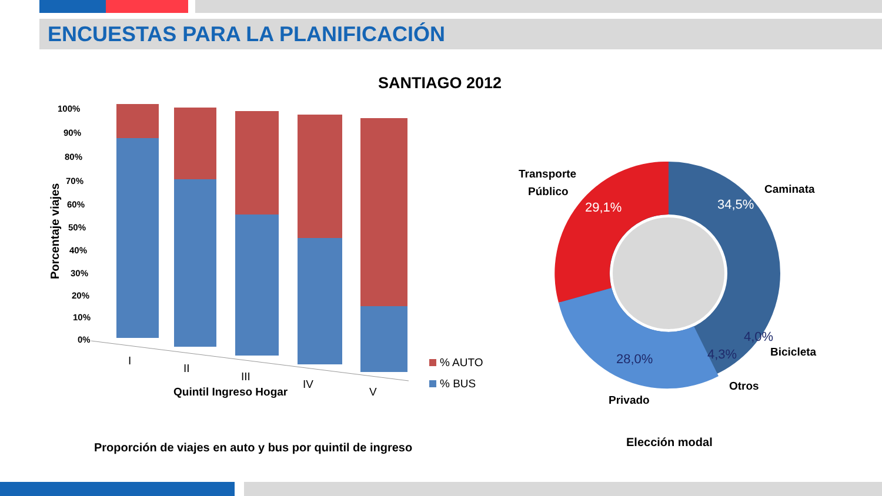ENCUESTAS PARA LA PLANIFICACIÓN
SANTIAGO 2012
Porcentaje viajes
100%
90%
80%
70%
60%
50%
40%
30%
20%
10%
0%
I
II
III
IV
V
Quintil Ingreso Hogar
% AUTO
% BUS
29,1%
34,5%
4,0%
4,3%
28,0%
Transporte
Público
Caminata
Bicicleta
Otros
Privado
Proporción de viajes en auto y bus por quintil de ingreso
Elección modal